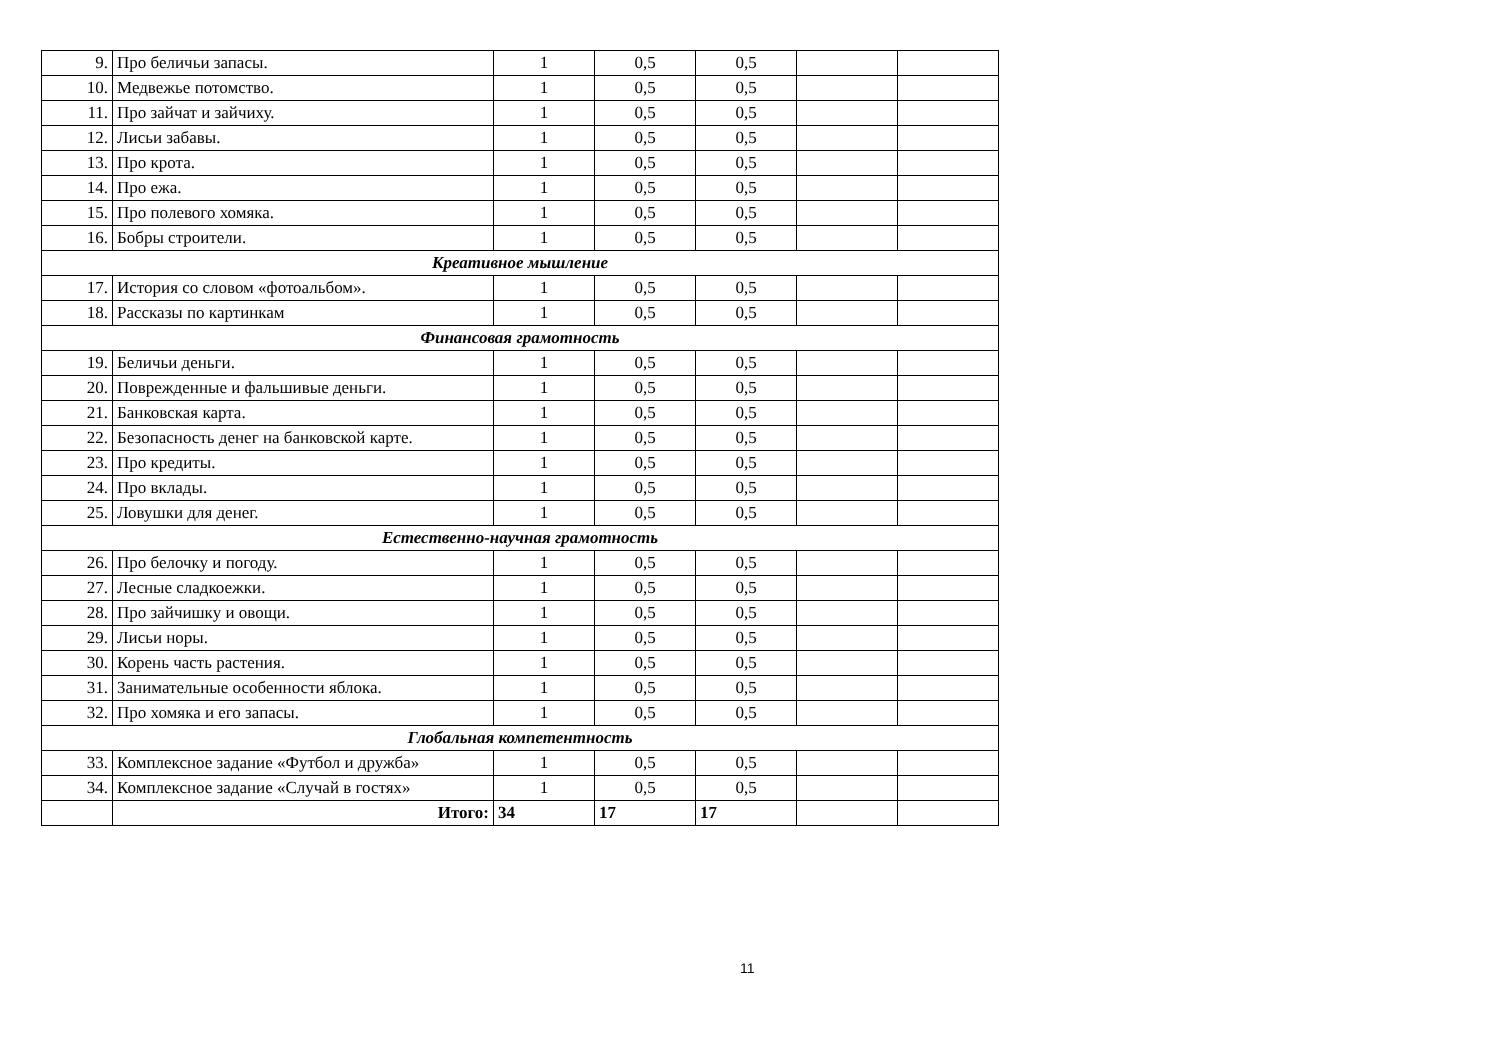| 9. | Про беличьи запасы. | 1 | 0,5 | 0,5 | | |
| 10. | Медвежье потомство. | 1 | 0,5 | 0,5 | | |
| 11. | Про зайчат и зайчиху. | 1 | 0,5 | 0,5 | | |
| 12. | Лисьи забавы. | 1 | 0,5 | 0,5 | | |
| 13. | Про крота. | 1 | 0,5 | 0,5 | | |
| 14. | Про ежа. | 1 | 0,5 | 0,5 | | |
| 15. | Про полевого хомяка. | 1 | 0,5 | 0,5 | | |
| 16. | Бобры строители. | 1 | 0,5 | 0,5 | | |
| Креативное мышление | | | | | | |
| 17. | История со словом «фотоальбом». | 1 | 0,5 | 0,5 | | |
| 18. | Рассказы по картинкам | 1 | 0,5 | 0,5 | | |
| Финансовая грамотность | | | | | | |
| 19. | Беличьи деньги. | 1 | 0,5 | 0,5 | | |
| 20. | Поврежденные и фальшивые деньги. | 1 | 0,5 | 0,5 | | |
| 21. | Банковская карта. | 1 | 0,5 | 0,5 | | |
| 22. | Безопасность денег на банковской карте. | 1 | 0,5 | 0,5 | | |
| 23. | Про кредиты. | 1 | 0,5 | 0,5 | | |
| 24. | Про вклады. | 1 | 0,5 | 0,5 | | |
| 25. | Ловушки для денег. | 1 | 0,5 | 0,5 | | |
| Естественно-научная грамотность | | | | | | |
| 26. | Про белочку и погоду. | 1 | 0,5 | 0,5 | | |
| 27. | Лесные сладкоежки. | 1 | 0,5 | 0,5 | | |
| 28. | Про зайчишку и овощи. | 1 | 0,5 | 0,5 | | |
| 29. | Лисьи норы. | 1 | 0,5 | 0,5 | | |
| 30. | Корень часть растения. | 1 | 0,5 | 0,5 | | |
| 31. | Занимательные особенности яблока. | 1 | 0,5 | 0,5 | | |
| 32. | Про хомяка и его запасы. | 1 | 0,5 | 0,5 | | |
| Глобальная компетентность | | | | | | |
| 33. | Комплексное задание «Футбол и дружба» | 1 | 0,5 | 0,5 | | |
| 34. | Комплексное задание «Случай в гостях» | 1 | 0,5 | 0,5 | | |
| | Итого: | 34 | 17 | 17 | | |
11